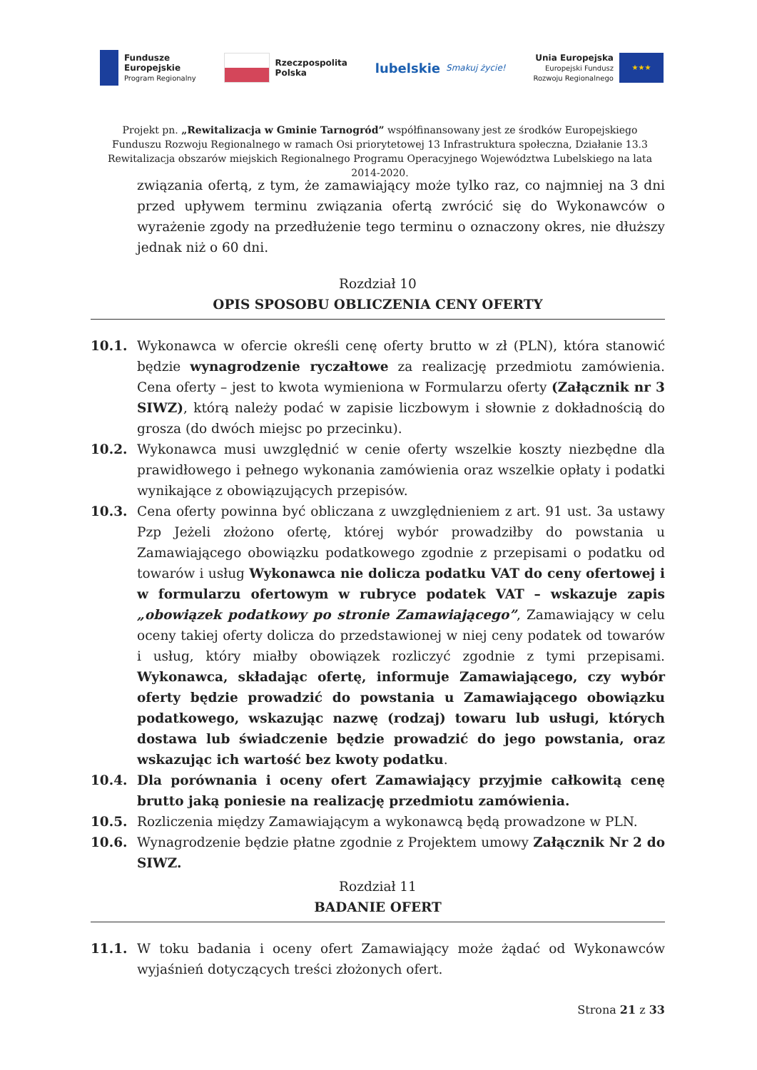Fundusze
Europejskie
Program Regionalny
Rzeczpospolita
Polska
lubelskie Smakuj życie!
Unia Europejska
Europejski Fundusz
Rozwoju Regionalnego ★★★
Projekt pn. „Rewitalizacja w Gminie Tarnogród” współfinansowany jest ze środków Europejskiego Funduszu Rozwoju Regionalnego w ramach Osi priorytetowej 13 Infrastruktura społeczna, Działanie 13.3 Rewitalizacja obszarów miejskich Regionalnego Programu Operacyjnego Województwa Lubelskiego na lata 2014-2020.
związania ofertą, z tym, że zamawiający może tylko raz, co najmniej na 3 dni przed upływem terminu związania ofertą zwrócić się do Wykonawców o wyrażenie zgody na przedłużenie tego terminu o oznaczony okres, nie dłuższy jednak niż o 60 dni.
Rozdział 10
OPIS SPOSOBU OBLICZENIA CENY OFERTY
10.1. Wykonawca w ofercie określi cenę oferty brutto w zł (PLN), która stanowić będzie wynagrodzenie ryczałtowe za realizację przedmiotu zamówienia. Cena oferty – jest to kwota wymieniona w Formularzu oferty (Załącznik nr 3 SIWZ), którą należy podać w zapisie liczbowym i słownie z dokładnością do grosza (do dwóch miejsc po przecinku).
10.2. Wykonawca musi uwzględnić w cenie oferty wszelkie koszty niezbędne dla prawidłowego i pełnego wykonania zamówienia oraz wszelkie opłaty i podatki wynikające z obowiązujących przepisów.
10.3. Cena oferty powinna być obliczana z uwzględnieniem z art. 91 ust. 3a ustawy Pzp Jeżeli złożono ofertę, której wybór prowadziłby do powstania u Zamawiającego obowiązku podatkowego zgodnie z przepisami o podatku od towarów i usług Wykonawca nie dolicza podatku VAT do ceny ofertowej i w formularzu ofertowym w rubryce podatek VAT – wskazuje zapis „obowiązek podatkowy po stronie Zamawiającego”, Zamawiający w celu oceny takiej oferty dolicza do przedstawionej w niej ceny podatek od towarów i usług, który miałby obowiązek rozliczyć zgodnie z tymi przepisami. Wykonawca, składając ofertę, informuje Zamawiającego, czy wybór oferty będzie prowadzić do powstania u Zamawiającego obowiązku podatkowego, wskazując nazwę (rodzaj) towaru lub usługi, których dostawa lub świadczenie będzie prowadzić do jego powstania, oraz wskazując ich wartość bez kwoty podatku.
10.4. Dla porównania i oceny ofert Zamawiający przyjmie całkowitą cenę brutto jaką poniesie na realizację przedmiotu zamówienia.
10.5. Rozliczenia między Zamawiającym a wykonawcą będą prowadzone w PLN.
10.6. Wynagrodzenie będzie płatne zgodnie z Projektem umowy Załącznik Nr 2 do SIWZ.
Rozdział 11
BADANIE OFERT
11.1. W toku badania i oceny ofert Zamawiający może żądać od Wykonawców wyjaśnień dotyczących treści złożonych ofert.
Strona 21 z 33